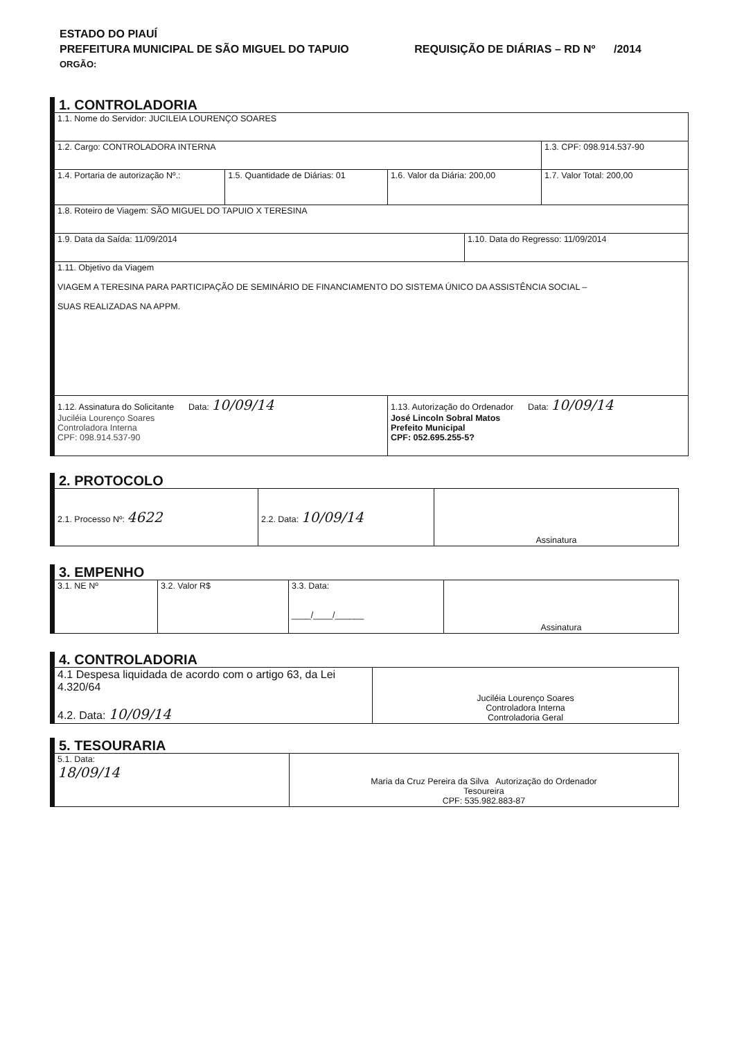ESTADO DO PIAUÍ
PREFEITURA MUNICIPAL DE SÃO MIGUEL DO TAPUIO REQUISIÇÃO DE DIÁRIAS – RD Nº /2014
ORGÃO:
1. CONTROLADORIA
| 1.1. Nome do Servidor: JUCILEIA LOURENÇO SOARES | | | | |
| 1.2. Cargo: CONTROLADORA INTERNA | | | | 1.3. CPF: 098.914.537-90 |
| 1.4. Portaria de autorização Nº.: | 1.5. Quantidade de Diárias: 01 | 1.6. Valor da Diária: 200,00 | | 1.7. Valor Total: 200,00 |
| 1.8. Roteiro de Viagem: SÃO MIGUEL DO TAPUIO X TERESINA | | | | |
| 1.9. Data da Saída: 11/09/2014 | | | 1.10. Data do Regresso: 11/09/2014 | |
| 1.11. Objetivo da Viagem VIAGEM A TERESINA PARA PARTICIPAÇÃO DE SEMINÁRIO DE FINANCIAMENTO DO SISTEMA ÚNICO DA ASSISTÊNCIA SOCIAL – SUAS REALIZADAS NA APPM. | | | | |
| 1.12. Assinatura do Solicitante Data: 10/09/14 Juciléia Lourenço Soares Controladora Interna CPF: 098.914.537-90 | | 1.13. Autorização do Ordenador Data: 10/09/14 José Lincoln Sobral Matos Prefeito Municipal CPF: 052.695.255-5? | | |
2. PROTOCOLO
| 2.1. Processo Nº: 4622 | 2.2. Data: 10/09/14 | Assinatura |
3. EMPENHO
| 3.1. NE Nº | 3.2. Valor R$ | 3.3. Data: ____/____/______ | Assinatura |
4. CONTROLADORIA
| 4.1 Despesa liquidada de acordo com o artigo 63, da Lei 4.320/64 4.2. Data: 10/09/14 | Juciléia Lourenço Soares Controladora Interna Controladoria Geral |
5. TESOURARIA
| 5.1. Data: 18/09/14 | Maria da Cruz Pereira da Silva Autorização do Ordenador Tesoureira CPF: 535.982.883-87 |